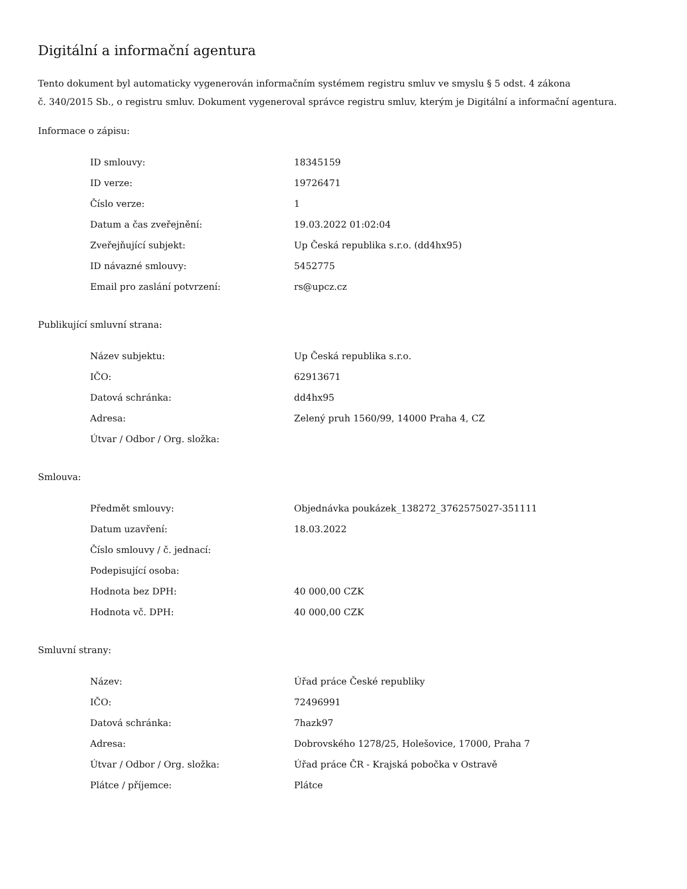Digitální a informační agentura
Tento dokument byl automaticky vygenerován informačním systémem registru smluv ve smyslu § 5 odst. 4 zákona
č. 340/2015 Sb., o registru smluv. Dokument vygeneroval správce registru smluv, kterým je Digitální a informační agentura.
Informace o zápisu:
| ID smlouvy: | 18345159 |
| ID verze: | 19726471 |
| Číslo verze: | 1 |
| Datum a čas zveřejnění: | 19.03.2022 01:02:04 |
| Zveřejňující subjekt: | Up Česká republika s.r.o. (dd4hx95) |
| ID návazné smlouvy: | 5452775 |
| Email pro zaslání potvrzení: | rs@upcz.cz |
Publikující smluvní strana:
| Název subjektu: | Up Česká republika s.r.o. |
| IČO: | 62913671 |
| Datová schránka: | dd4hx95 |
| Adresa: | Zelený pruh 1560/99, 14000 Praha 4, CZ |
| Útvar / Odbor / Org. složka: | |
Smlouva:
| Předmět smlouvy: | Objednávka poukázek_138272_3762575027-351111 |
| Datum uzavření: | 18.03.2022 |
| Číslo smlouvy / č. jednací: | |
| Podepisující osoba: | |
| Hodnota bez DPH: | 40 000,00 CZK |
| Hodnota vč. DPH: | 40 000,00 CZK |
Smluvní strany:
| Název: | Úřad práce České republiky |
| IČO: | 72496991 |
| Datová schránka: | 7hazk97 |
| Adresa: | Dobrovského 1278/25, Holešovice, 17000, Praha 7 |
| Útvar / Odbor / Org. složka: | Úřad práce ČR - Krajská pobočka v Ostravě |
| Plátce / příjemce: | Plátce |